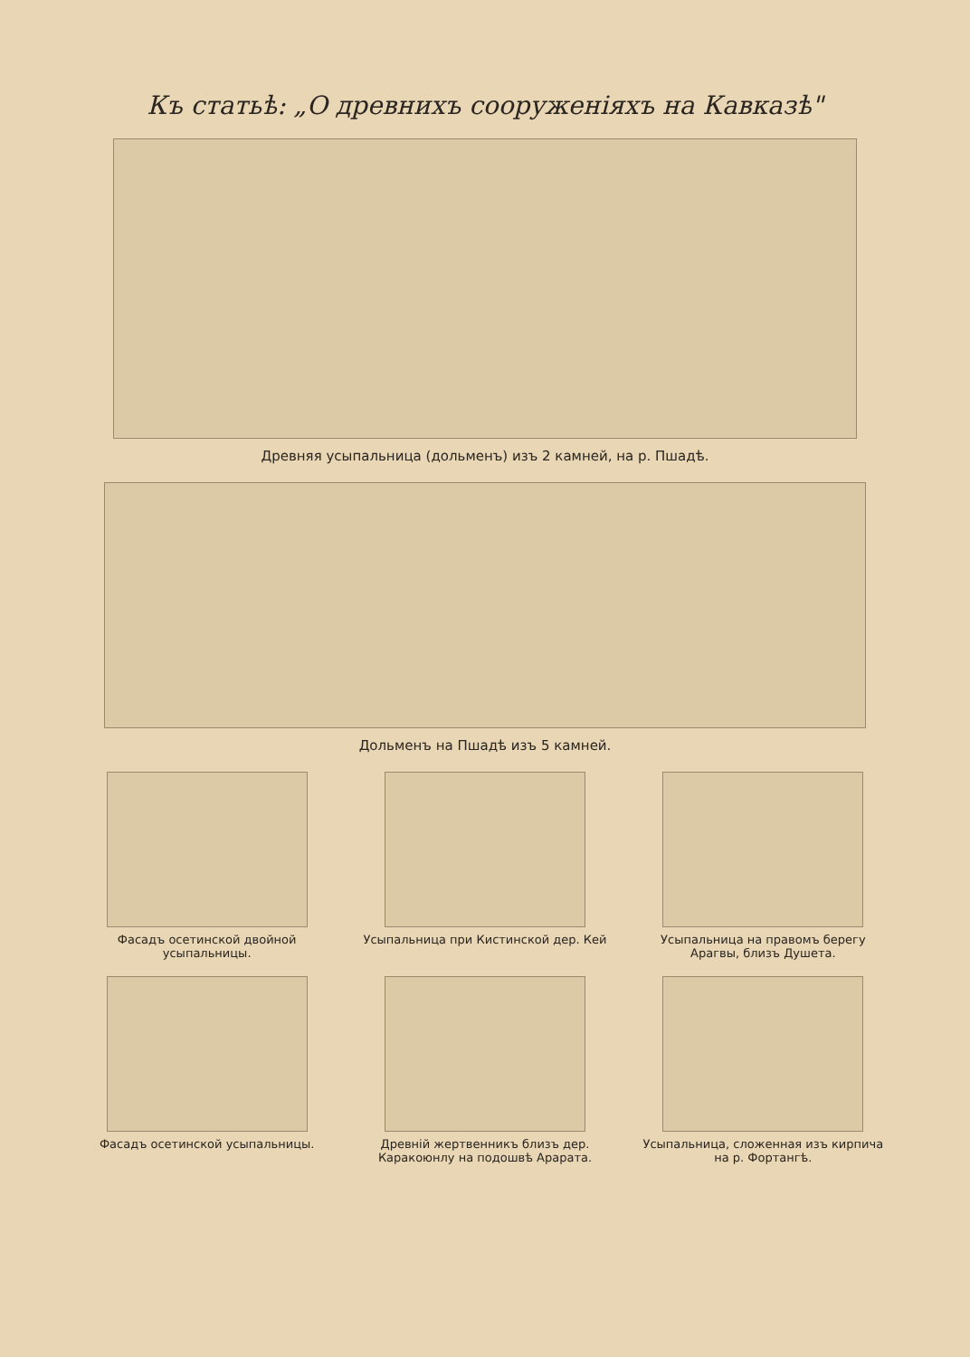Къ статьѣ: „О древнихъ сооруженіяхъ на Кавказѣ"
Древняя усыпальница (дольменъ) изъ 2 камней, на р. Пшадѣ.
Дольменъ на Пшадѣ изъ 5 камней.
Фасадъ осетинской двойной усыпальницы.
Усыпальница при Кистинской дер. Кей
Усыпальница на правомъ берегу Арагвы, близъ Душета.
Фасадъ осетинской усыпальницы.
Древній жертвенникъ близъ дер. Каракоюнлу на подошвѣ Арарата.
Усыпальница, сложенная изъ кирпича на р. Фортангѣ.